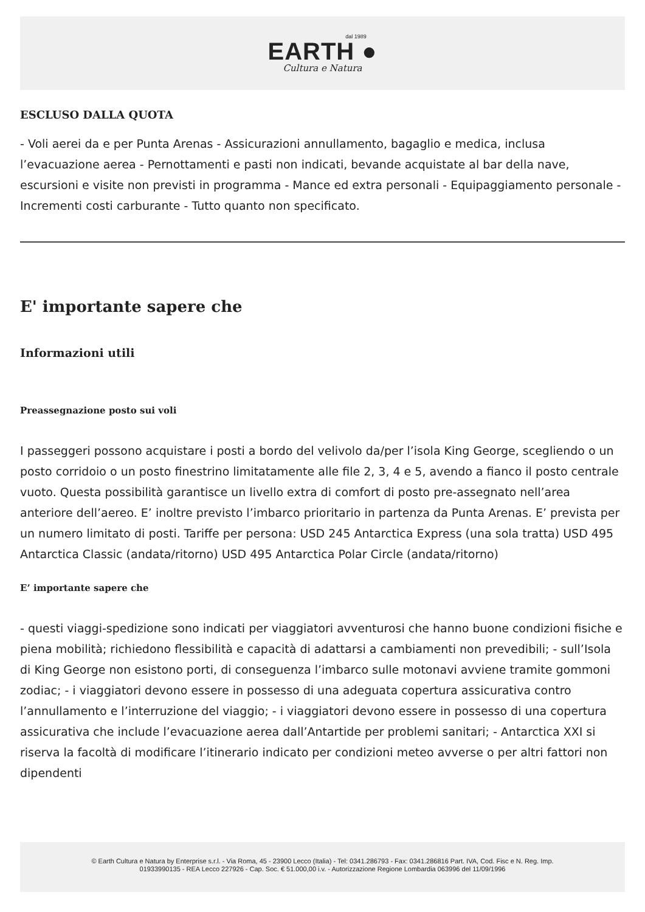dal 1989
EARTH ●
Cultura e Natura
ESCLUSO DALLA QUOTA
- Voli aerei da e per Punta Arenas - Assicurazioni annullamento, bagaglio e medica, inclusa l’evacuazione aerea - Pernottamenti e pasti non indicati, bevande acquistate al bar della nave, escursioni e visite non previsti in programma - Mance ed extra personali - Equipaggiamento personale - Incrementi costi carburante - Tutto quanto non specificato.
E' importante sapere che
Informazioni utili
Preassegnazione posto sui voli
I passeggeri possono acquistare i posti a bordo del velivolo da/per l’isola King George, scegliendo o un posto corridoio o un posto finestrino limitatamente alle file 2, 3, 4 e 5, avendo a fianco il posto centrale vuoto. Questa possibilità garantisce un livello extra di comfort di posto pre-assegnato nell’area anteriore dell’aereo. E’ inoltre previsto l’imbarco prioritario in partenza da Punta Arenas. E’ prevista per un numero limitato di posti. Tariffe per persona: USD 245 Antarctica Express (una sola tratta) USD 495 Antarctica Classic (andata/ritorno) USD 495 Antarctica Polar Circle (andata/ritorno)
E’ importante sapere che
- questi viaggi-spedizione sono indicati per viaggiatori avventurosi che hanno buone condizioni fisiche e piena mobilità; richiedono flessibilità e capacità di adattarsi a cambiamenti non prevedibili; - sull’Isola di King George non esistono porti, di conseguenza l’imbarco sulle motonavi avviene tramite gommoni zodiac; - i viaggiatori devono essere in possesso di una adeguata copertura assicurativa contro l’annullamento e l’interruzione del viaggio; - i viaggiatori devono essere in possesso di una copertura assicurativa che include l’evacuazione aerea dall’Antartide per problemi sanitari; - Antarctica XXI si riserva la facoltà di modificare l’itinerario indicato per condizioni meteo avverse o per altri fattori non dipendenti
© Earth Cultura e Natura by Enterprise s.r.l. - Via Roma, 45 - 23900 Lecco (Italia) - Tel: 0341.286793 - Fax: 0341.286816 Part. IVA, Cod. Fisc e N. Reg. Imp.
01933990135 - REA Lecco 227926 - Cap. Soc. € 51.000,00 i.v. - Autorizzazione Regione Lombardia 063996 del 11/09/1996